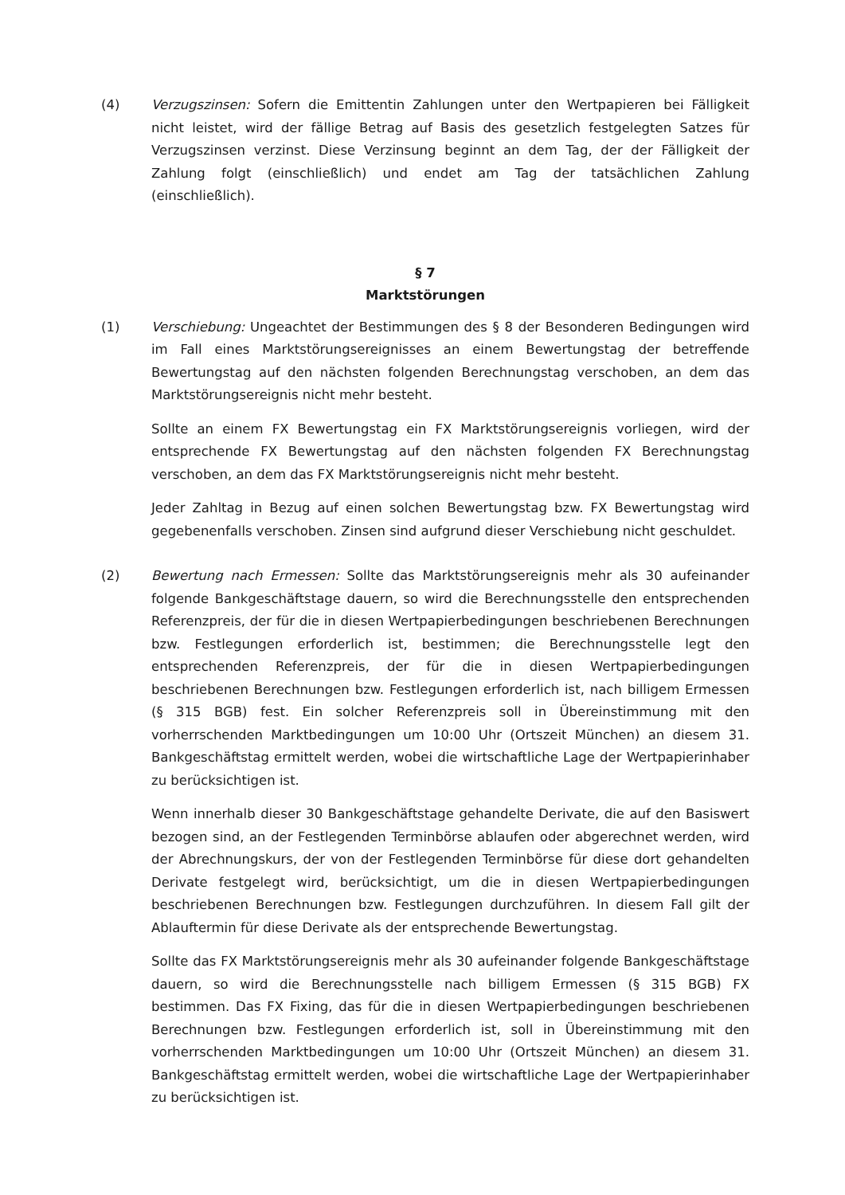(4) Verzugszinsen: Sofern die Emittentin Zahlungen unter den Wertpapieren bei Fälligkeit nicht leistet, wird der fällige Betrag auf Basis des gesetzlich festgelegten Satzes für Verzugszinsen verzinst. Diese Verzinsung beginnt an dem Tag, der der Fälligkeit der Zahlung folgt (einschließlich) und endet am Tag der tatsächlichen Zahlung (einschließlich).
§ 7
Marktstörungen
(1) Verschiebung: Ungeachtet der Bestimmungen des § 8 der Besonderen Bedingungen wird im Fall eines Marktstörungsereignisses an einem Bewertungstag der betreffende Bewertungstag auf den nächsten folgenden Berechnungstag verschoben, an dem das Marktstörungsereignis nicht mehr besteht.
Sollte an einem FX Bewertungstag ein FX Marktstörungsereignis vorliegen, wird der entsprechende FX Bewertungstag auf den nächsten folgenden FX Berechnungstag verschoben, an dem das FX Marktstörungsereignis nicht mehr besteht.
Jeder Zahltag in Bezug auf einen solchen Bewertungstag bzw. FX Bewertungstag wird gegebenenfalls verschoben. Zinsen sind aufgrund dieser Verschiebung nicht geschuldet.
(2) Bewertung nach Ermessen: Sollte das Marktstörungsereignis mehr als 30 aufeinander folgende Bankgeschäftstage dauern, so wird die Berechnungsstelle den entsprechenden Referenzpreis, der für die in diesen Wertpapierbedingungen beschriebenen Berechnungen bzw. Festlegungen erforderlich ist, bestimmen; die Berechnungsstelle legt den entsprechenden Referenzpreis, der für die in diesen Wertpapierbedingungen beschriebenen Berechnungen bzw. Festlegungen erforderlich ist, nach billigem Ermessen (§ 315 BGB) fest. Ein solcher Referenzpreis soll in Übereinstimmung mit den vorherrschenden Marktbedingungen um 10:00 Uhr (Ortszeit München) an diesem 31. Bankgeschäftstag ermittelt werden, wobei die wirtschaftliche Lage der Wertpapierinhaber zu berücksichtigen ist.
Wenn innerhalb dieser 30 Bankgeschäftstage gehandelte Derivate, die auf den Basiswert bezogen sind, an der Festlegenden Terminbörse ablaufen oder abgerechnet werden, wird der Abrechnungskurs, der von der Festlegenden Terminbörse für diese dort gehandelten Derivate festgelegt wird, berücksichtigt, um die in diesen Wertpapierbedingungen beschriebenen Berechnungen bzw. Festlegungen durchzuführen. In diesem Fall gilt der Ablauftermin für diese Derivate als der entsprechende Bewertungstag.
Sollte das FX Marktstörungsereignis mehr als 30 aufeinander folgende Bankgeschäftstage dauern, so wird die Berechnungsstelle nach billigem Ermessen (§ 315 BGB) FX bestimmen. Das FX Fixing, das für die in diesen Wertpapierbedingungen beschriebenen Berechnungen bzw. Festlegungen erforderlich ist, soll in Übereinstimmung mit den vorherrschenden Marktbedingungen um 10:00 Uhr (Ortszeit München) an diesem 31. Bankgeschäftstag ermittelt werden, wobei die wirtschaftliche Lage der Wertpapierinhaber zu berücksichtigen ist.